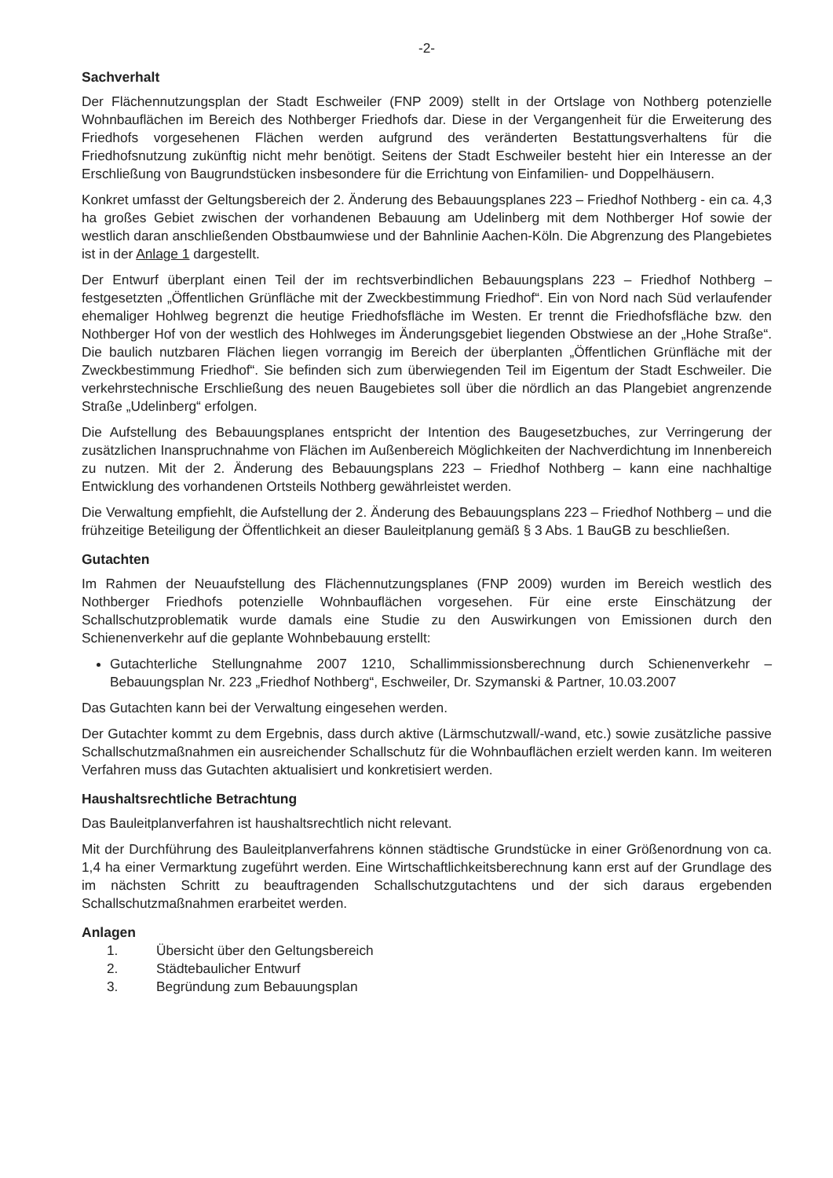-2-
Sachverhalt
Der Flächennutzungsplan der Stadt Eschweiler (FNP 2009) stellt in der Ortslage von Nothberg potenzielle Wohnbauflächen im Bereich des Nothberger Friedhofs dar. Diese in der Vergangenheit für die Erweiterung des Friedhofs vorgesehenen Flächen werden aufgrund des veränderten Bestattungsverhaltens für die Friedhofsnutzung zukünftig nicht mehr benötigt. Seitens der Stadt Eschweiler besteht hier ein Interesse an der Erschließung von Baugrundstücken insbesondere für die Errichtung von Einfamilien- und Doppelhäusern.
Konkret umfasst der Geltungsbereich der 2. Änderung des Bebauungsplanes 223 – Friedhof Nothberg - ein ca. 4,3 ha großes Gebiet zwischen der vorhandenen Bebauung am Udelinberg mit dem Nothberger Hof sowie der westlich daran anschließenden Obstbaumwiese und der Bahnlinie Aachen-Köln. Die Abgrenzung des Plangebietes ist in der Anlage 1 dargestellt.
Der Entwurf überplant einen Teil der im rechtsverbindlichen Bebauungsplans 223 – Friedhof Nothberg – festgesetzten „Öffentlichen Grünfläche mit der Zweckbestimmung Friedhof“. Ein von Nord nach Süd verlaufender ehemaliger Hohlweg begrenzt die heutige Friedhofsfläche im Westen. Er trennt die Friedhofsfläche bzw. den Nothberger Hof von der westlich des Hohlweges im Änderungsgebiet liegenden Obstwiese an der „Hohe Straße“. Die baulich nutzbaren Flächen liegen vorrangig im Bereich der überplanten „Öffentlichen Grünfläche mit der Zweckbestimmung Friedhof“. Sie befinden sich zum überwiegenden Teil im Eigentum der Stadt Eschweiler. Die verkehrstechnische Erschließung des neuen Baugebietes soll über die nördlich an das Plangebiet angrenzende Straße „Udelinberg“ erfolgen.
Die Aufstellung des Bebauungsplanes entspricht der Intention des Baugesetzbuches, zur Verringerung der zusätzlichen Inanspruchnahme von Flächen im Außenbereich Möglichkeiten der Nachverdichtung im Innenbereich zu nutzen. Mit der 2. Änderung des Bebauungsplans 223 – Friedhof Nothberg – kann eine nachhaltige Entwicklung des vorhandenen Ortsteils Nothberg gewährleistet werden.
Die Verwaltung empfiehlt, die Aufstellung der 2. Änderung des Bebauungsplans 223 – Friedhof Nothberg – und die frühzeitige Beteiligung der Öffentlichkeit an dieser Bauleitplanung gemäß § 3 Abs. 1 BauGB zu beschließen.
Gutachten
Im Rahmen der Neuaufstellung des Flächennutzungsplanes (FNP 2009) wurden im Bereich westlich des Nothberger Friedhofs potenzielle Wohnbauflächen vorgesehen. Für eine erste Einschätzung der Schallschutzproblematik wurde damals eine Studie zu den Auswirkungen von Emissionen durch den Schienenverkehr auf die geplante Wohnbebauung erstellt:
Gutachterliche Stellungnahme 2007 1210, Schallimmissionsberechnung durch Schienenverkehr – Bebauungsplan Nr. 223 „Friedhof Nothberg“, Eschweiler, Dr. Szymanski & Partner, 10.03.2007
Das Gutachten kann bei der Verwaltung eingesehen werden.
Der Gutachter kommt zu dem Ergebnis, dass durch aktive (Lärmschutzwall/-wand, etc.) sowie zusätzliche passive Schallschutzmaßnahmen ein ausreichender Schallschutz für die Wohnbauflächen erzielt werden kann. Im weiteren Verfahren muss das Gutachten aktualisiert und konkretisiert werden.
Haushaltsrechtliche Betrachtung
Das Bauleitplanverfahren ist haushaltsrechtlich nicht relevant.
Mit der Durchführung des Bauleitplanverfahrens können städtische Grundstücke in einer Größenordnung von ca. 1,4 ha einer Vermarktung zugeführt werden. Eine Wirtschaftlichkeitsberechnung kann erst auf der Grundlage des im nächsten Schritt zu beauftragenden Schallschutzgutachtens und der sich daraus ergebenden Schallschutzmaßnahmen erarbeitet werden.
Anlagen
1. Übersicht über den Geltungsbereich
2. Städtebaulicher Entwurf
3. Begründung zum Bebauungsplan